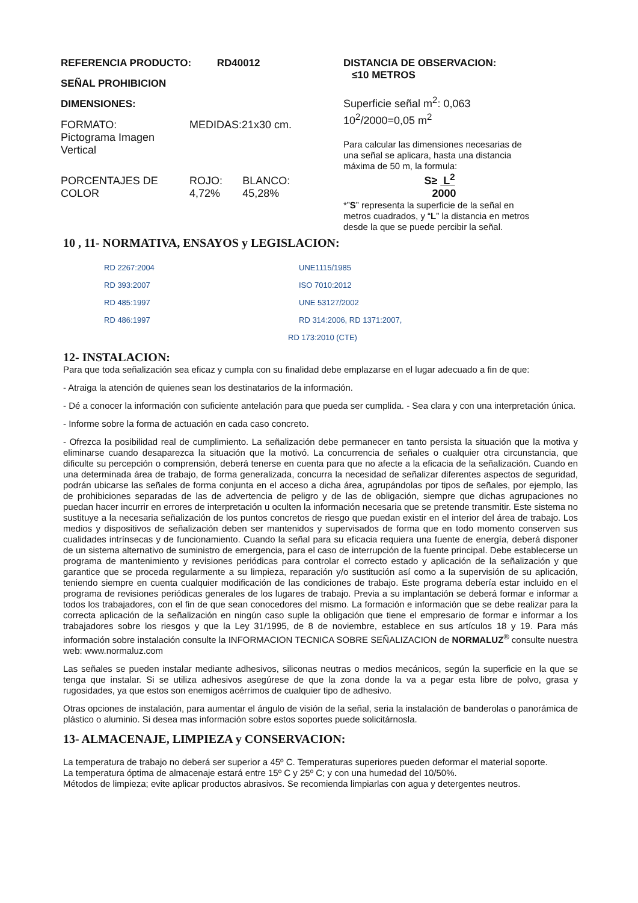REFERENCIA PRODUCTO: RD40012
SEÑAL PROHIBICION
DIMENSIONES:
| FORMATO: Pictograma Imagen Vertical | MEDIDAS:21x30 cm. | |
| PORCENTAJES DE COLOR | ROJO: 4,72% | BLANCO: 45,28% |
DISTANCIA DE OBSERVACION:
≤10 METROS
Superficie señal m<sup>2</sup>: 0,063
10<sup>2</sup>/2000=0,05 m<sup>2</sup>
Para calcular las dimensiones necesarias de una señal se aplicara, hasta una distancia máxima de 50 m, la formula:
S≥ L<sup>2</sup>
2000
*”S” representa la superficie de la señal en metros cuadrados, y “L” la distancia en metros desde la que se puede percibir la señal.
10 , 11- NORMATIVA, ENSAYOS y LEGISLACION:
RD 2267:2004
UNE1115/1985
RD 393:2007
ISO 7010:2012
RD 485:1997
UNE 53127/2002
RD 486:1997
RD 314:2006, RD 1371:2007,
RD 173:2010 (CTE)
12- INSTALACION:
Para que toda señalización sea eficaz y cumpla con su finalidad debe emplazarse en el lugar adecuado a fin de que:
- Atraiga la atención de quienes sean los destinatarios de la información.
- Dé a conocer la información con suficiente antelación para que pueda ser cumplida. - Sea clara y con una interpretación única.
- Informe sobre la forma de actuación en cada caso concreto.
- Ofrezca la posibilidad real de cumplimiento. La señalización debe permanecer en tanto persista la situación que la motiva y eliminarse cuando desaparezca la situación que la motivó. La concurrencia de señales o cualquier otra circunstancia, que dificulte su percepción o comprensión, deberá tenerse en cuenta para que no afecte a la eficacia de la señalización. Cuando en una determinada área de trabajo, de forma generalizada, concurra la necesidad de señalizar diferentes aspectos de seguridad, podrán ubicarse las señales de forma conjunta en el acceso a dicha área, agrupándolas por tipos de señales, por ejemplo, las de prohibiciones separadas de las de advertencia de peligro y de las de obligación, siempre que dichas agrupaciones no puedan hacer incurrir en errores de interpretación u oculten la información necesaria que se pretende transmitir. Este sistema no sustituye a la necesaria señalización de los puntos concretos de riesgo que puedan existir en el interior del área de trabajo. Los medios y dispositivos de señalización deben ser mantenidos y supervisados de forma que en todo momento conserven sus cualidades intrínsecas y de funcionamiento. Cuando la señal para su eficacia requiera una fuente de energía, deberá disponer de un sistema alternativo de suministro de emergencia, para el caso de interrupción de la fuente principal. Debe establecerse un programa de mantenimiento y revisiones periódicas para controlar el correcto estado y aplicación de la señalización y que garantice que se proceda regularmente a su limpieza, reparación y/o sustitución así como a la supervisión de su aplicación, teniendo siempre en cuenta cualquier modificación de las condiciones de trabajo. Este programa debería estar incluido en el programa de revisiones periódicas generales de los lugares de trabajo. Previa a su implantación se deberá formar e informar a todos los trabajadores, con el fin de que sean conocedores del mismo. La formación e información que se debe realizar para la correcta aplicación de la señalización en ningún caso suple la obligación que tiene el empresario de formar e informar a los trabajadores sobre los riesgos y que la Ley 31/1995, de 8 de noviembre, establece en sus artículos 18 y 19. Para más información sobre instalación consulte la INFORMACION TECNICA SOBRE SEÑALIZACION de NORMALUZ<sup>®</sup> consulte nuestra web: www.normaluz.com
Las señales se pueden instalar mediante adhesivos, siliconas neutras o medios mecánicos, según la superficie en la que se tenga que instalar. Si se utiliza adhesivos asegúrese de que la zona donde la va a pegar esta libre de polvo, grasa y rugosidades, ya que estos son enemigos acérrimos de cualquier tipo de adhesivo.
Otras opciones de instalación, para aumentar el ángulo de visión de la señal, seria la instalación de banderolas o panorámica de plástico o aluminio. Si desea mas información sobre estos soportes puede solicitárnosla.
13- ALMACENAJE, LIMPIEZA y CONSERVACION:
La temperatura de trabajo no deberá ser superior a 45º C. Temperaturas superiores pueden deformar el material soporte.
La temperatura óptima de almacenaje estará entre 15º C y 25º C; y con una humedad del 10/50%.
Métodos de limpieza; evite aplicar productos abrasivos. Se recomienda limpiarlas con agua y detergentes neutros.